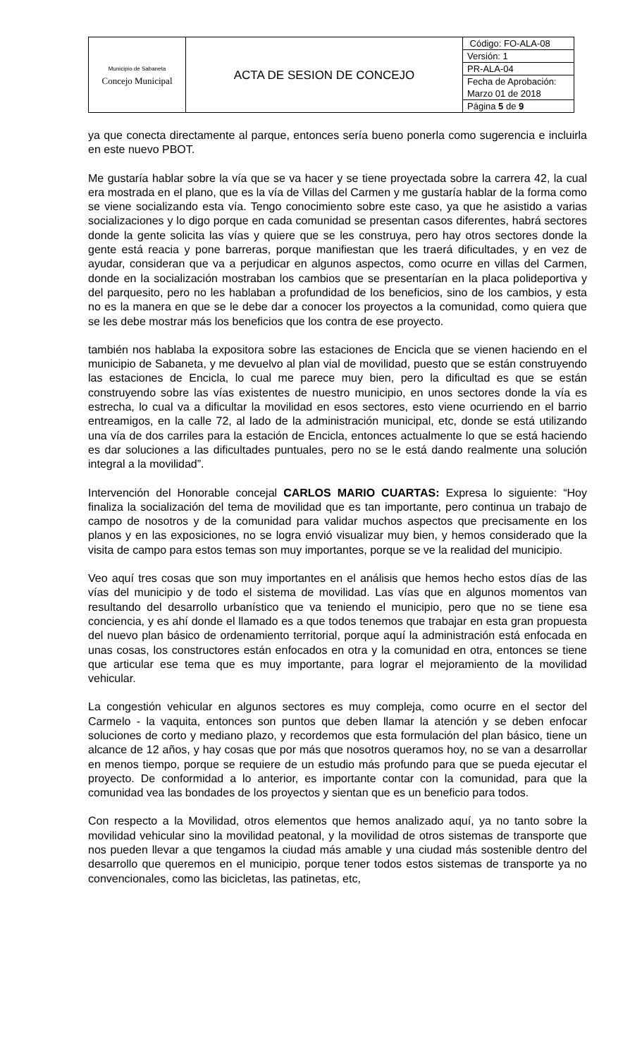| Municipio de Sabaneta Concejo Municipal | ACTA DE SESION DE CONCEJO | Código: FO-ALA-08 |
| | | Versión: 1 |
| | | PR-ALA-04 |
| | | Fecha de Aprobación: Marzo 01 de 2018 |
| | | Página 5 de 9 |
ya que conecta directamente al parque, entonces sería bueno ponerla como sugerencia e incluirla en este nuevo PBOT.
Me gustaría hablar sobre la vía que se va hacer y se tiene proyectada sobre la carrera 42, la cual era mostrada en el plano, que es la vía de Villas del Carmen y me gustaría hablar de la forma como se viene socializando esta vía. Tengo conocimiento sobre este caso, ya que he asistido a varias socializaciones y lo digo porque en cada comunidad se presentan casos diferentes, habrá sectores donde la gente solicita las vías y quiere que se les construya, pero hay otros sectores donde la gente está reacia y pone barreras, porque manifiestan que les traerá dificultades, y en vez de ayudar, consideran que va a perjudicar en algunos aspectos, como ocurre en villas del Carmen, donde en la socialización mostraban los cambios que se presentarían en la placa polideportiva y del parquesito, pero no les hablaban a profundidad de los beneficios, sino de los cambios, y esta no es la manera en que se le debe dar a conocer los proyectos a la comunidad, como quiera que se les debe mostrar más los beneficios que los contra de ese proyecto.
también nos hablaba la expositora sobre las estaciones de Encicla que se vienen haciendo en el municipio de Sabaneta, y me devuelvo al plan vial de movilidad, puesto que se están construyendo las estaciones de Encicla, lo cual me parece muy bien, pero la dificultad es que se están construyendo sobre las vías existentes de nuestro municipio, en unos sectores donde la vía es estrecha, lo cual va a dificultar la movilidad en esos sectores, esto viene ocurriendo en el barrio entreamigos, en la calle 72, al lado de la administración municipal, etc, donde se está utilizando una vía de dos carriles para la estación de Encicla, entonces actualmente lo que se está haciendo es dar soluciones a las dificultades puntuales, pero no se le está dando realmente una solución integral a la movilidad”.
Intervención del Honorable concejal CARLOS MARIO CUARTAS: Expresa lo siguiente: “Hoy finaliza la socialización del tema de movilidad que es tan importante, pero continua un trabajo de campo de nosotros y de la comunidad para validar muchos aspectos que precisamente en los planos y en las exposiciones, no se logra envió visualizar muy bien, y hemos considerado que la visita de campo para estos temas son muy importantes, porque se ve la realidad del municipio.
Veo aquí tres cosas que son muy importantes en el análisis que hemos hecho estos días de las vías del municipio y de todo el sistema de movilidad. Las vías que en algunos momentos van resultando del desarrollo urbanístico que va teniendo el municipio, pero que no se tiene esa conciencia, y es ahí donde el llamado es a que todos tenemos que trabajar en esta gran propuesta del nuevo plan básico de ordenamiento territorial, porque aquí la administración está enfocada en unas cosas, los constructores están enfocados en otra y la comunidad en otra, entonces se tiene que articular ese tema que es muy importante, para lograr el mejoramiento de la movilidad vehicular.
La congestión vehicular en algunos sectores es muy compleja, como ocurre en el sector del Carmelo - la vaquita, entonces son puntos que deben llamar la atención y se deben enfocar soluciones de corto y mediano plazo, y recordemos que esta formulación del plan básico, tiene un alcance de 12 años, y hay cosas que por más que nosotros queramos hoy, no se van a desarrollar en menos tiempo, porque se requiere de un estudio más profundo para que se pueda ejecutar el proyecto. De conformidad a lo anterior, es importante contar con la comunidad, para que la comunidad vea las bondades de los proyectos y sientan que es un beneficio para todos.
Con respecto a la Movilidad, otros elementos que hemos analizado aquí, ya no tanto sobre la movilidad vehicular sino la movilidad peatonal, y la movilidad de otros sistemas de transporte que nos pueden llevar a que tengamos la ciudad más amable y una ciudad más sostenible dentro del desarrollo que queremos en el municipio, porque tener todos estos sistemas de transporte ya no convencionales, como las bicicletas, las patinetas, etc,